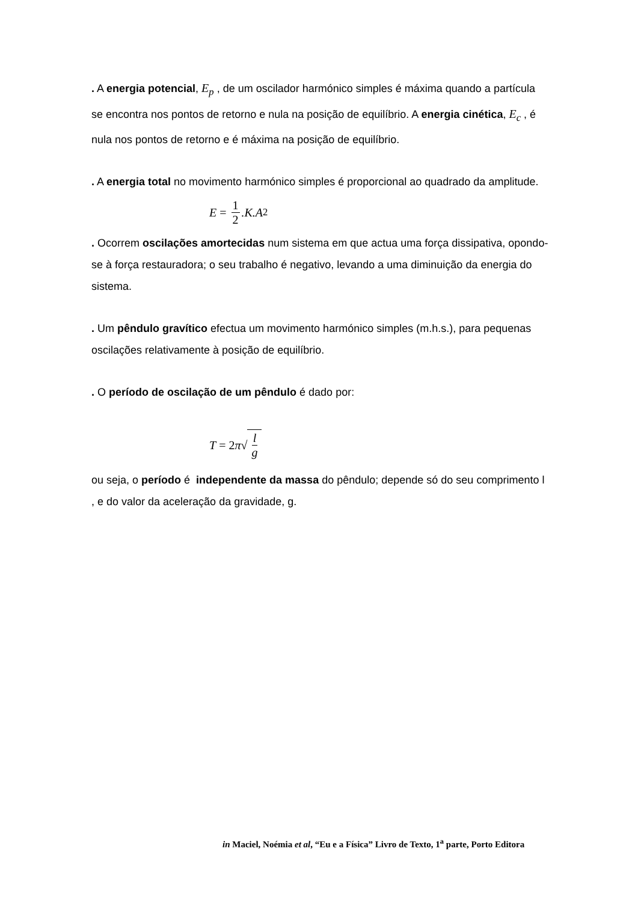. A energia potencial, E<sub>p</sub> , de um oscilador harmónico simples é máxima quando a partícula se encontra nos pontos de retorno e nula na posição de equilíbrio. A energia cinética, E<sub>c</sub> , é nula nos pontos de retorno e é máxima na posição de equilíbrio.
. A energia total no movimento harmónico simples é proporcional ao quadrado da amplitude.
E = 1 2.K.A<sup>2</sup>
. Ocorrem oscilações amortecidas num sistema em que actua uma força dissipativa, opondo-se à força restauradora; o seu trabalho é negativo, levando a uma diminuição da energia do sistema.
. Um pêndulo gravítico efectua um movimento harmónico simples (m.h.s.), para pequenas oscilações relativamente à posição de equilíbrio.
. O período de oscilação de um pêndulo é dado por:
T = 2 π √ l g
ou seja, o período é independente da massa do pêndulo; depende só do seu comprimento l , e do valor da aceleração da gravidade, g.
in Maciel, Noémia et al, “Eu e a Física” Livro de Texto, 1<sup>a</sup> parte, Porto Editora